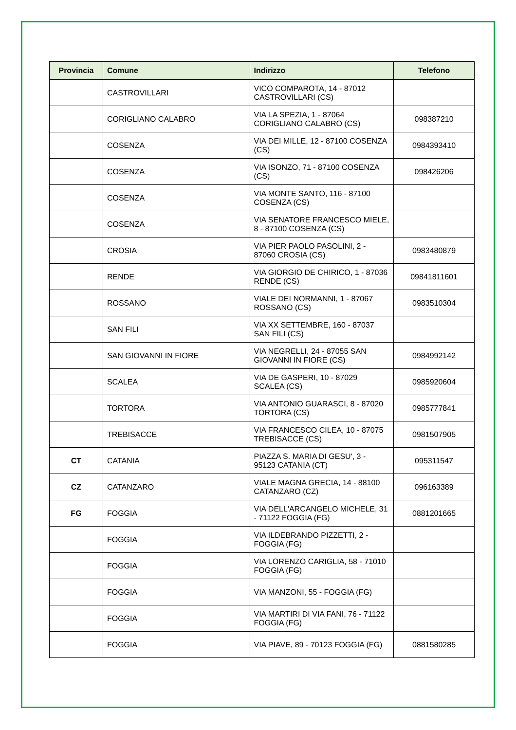| Provincia | Comune | Indirizzo | Telefono |
| --- | --- | --- | --- |
| | CASTROVILLARI | VICO COMPAROTA, 14 - 87012 CASTROVILLARI (CS) | |
| | CORIGLIANO CALABRO | VIA LA SPEZIA, 1 - 87064 CORIGLIANO CALABRO (CS) | 098387210 |
| | COSENZA | VIA DEI MILLE, 12 - 87100 COSENZA (CS) | 0984393410 |
| | COSENZA | VIA ISONZO, 71 - 87100 COSENZA (CS) | 098426206 |
| | COSENZA | VIA MONTE SANTO, 116 - 87100 COSENZA (CS) | |
| | COSENZA | VIA SENATORE FRANCESCO MIELE, 8 - 87100 COSENZA (CS) | |
| | CROSIA | VIA PIER PAOLO PASOLINI, 2 - 87060 CROSIA (CS) | 0983480879 |
| | RENDE | VIA GIORGIO DE CHIRICO, 1 - 87036 RENDE (CS) | 09841811601 |
| | ROSSANO | VIALE DEI NORMANNI, 1 - 87067 ROSSANO (CS) | 0983510304 |
| | SAN FILI | VIA XX SETTEMBRE, 160 - 87037 SAN FILI (CS) | |
| | SAN GIOVANNI IN FIORE | VIA NEGRELLI, 24 - 87055 SAN GIOVANNI IN FIORE (CS) | 0984992142 |
| | SCALEA | VIA DE GASPERI, 10 - 87029 SCALEA (CS) | 0985920604 |
| | TORTORA | VIA ANTONIO GUARASCI, 8 - 87020 TORTORA (CS) | 0985777841 |
| | TREBISACCE | VIA FRANCESCO CILEA, 10 - 87075 TREBISACCE (CS) | 0981507905 |
| CT | CATANIA | PIAZZA S. MARIA DI GESU', 3 - 95123 CATANIA (CT) | 095311547 |
| CZ | CATANZARO | VIALE MAGNA GRECIA, 14 - 88100 CATANZARO (CZ) | 096163389 |
| FG | FOGGIA | VIA DELL'ARCANGELO MICHELE, 31 - 71122 FOGGIA (FG) | 0881201665 |
| | FOGGIA | VIA ILDEBRANDO PIZZETTI, 2 - FOGGIA (FG) | |
| | FOGGIA | VIA LORENZO CARIGLIA, 58 - 71010 FOGGIA (FG) | |
| | FOGGIA | VIA MANZONI, 55 - FOGGIA (FG) | |
| | FOGGIA | VIA MARTIRI DI VIA FANI, 76 - 71122 FOGGIA (FG) | |
| | FOGGIA | VIA PIAVE, 89 - 70123 FOGGIA (FG) | 0881580285 |